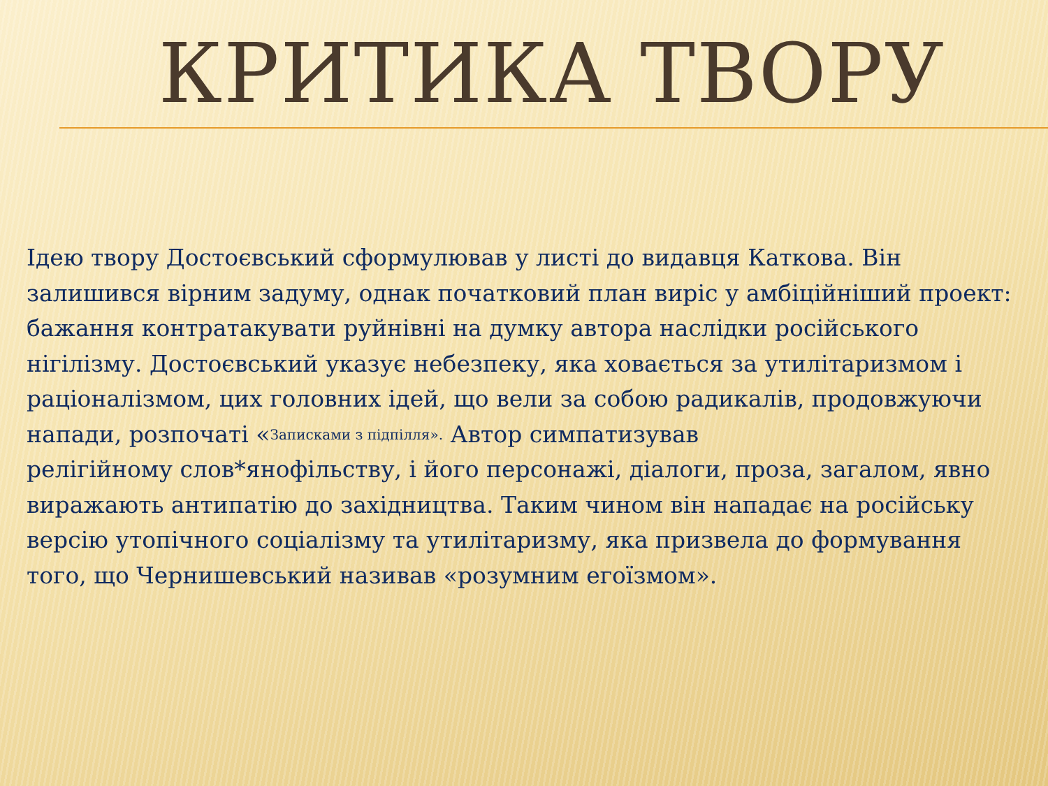КРИТИКА ТВОРУ
Ідею твору Достоєвський сформулював у листі до видавця Каткова. Він залишився вірним задуму, однак початковий план виріс у амбіційніший проект: бажання контратакувати руйнівні на думку автора наслідки російського нігілізму. Достоєвський указує небезпеку, яка ховається за утилітаризмом і раціоналізмом, цих головних ідей, що вели за собою радикалів, продовжуючи напади, розпочаті «Записками з підпілля». Автор симпатизував
релігійному слов*янофільству, і його персонажі, діалоги, проза, загалом, явно виражають антипатію до західництва. Таким чином він нападає на російську версію утопічного соціалізму та утилітаризму, яка призвела до формування того, що Чернишевський називав «розумним егоїзмом».